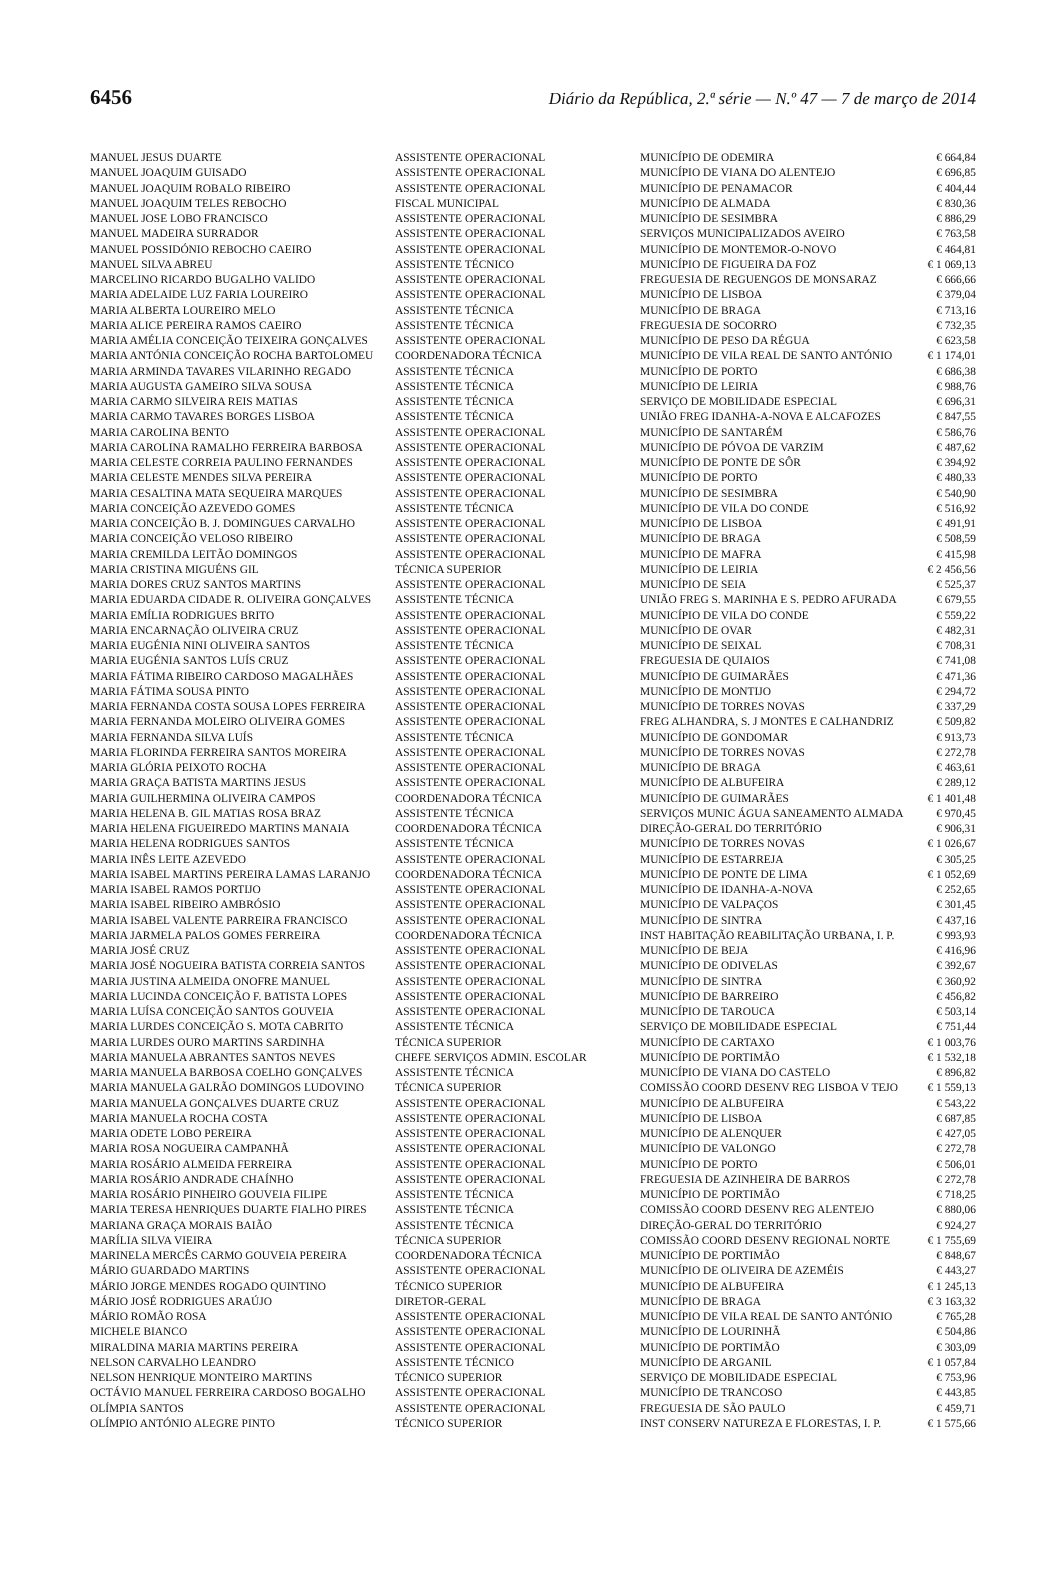6456 Diário da República, 2.ª série — N.º 47 — 7 de março de 2014
| MANUEL JESUS DUARTE | ASSISTENTE OPERACIONAL | MUNICÍPIO DE ODEMIRA | € 664,84 |
| MANUEL JOAQUIM GUISADO | ASSISTENTE OPERACIONAL | MUNICÍPIO DE VIANA DO ALENTEJO | € 696,85 |
| MANUEL JOAQUIM ROBALO RIBEIRO | ASSISTENTE OPERACIONAL | MUNICÍPIO DE PENAMACOR | € 404,44 |
| MANUEL JOAQUIM TELES REBOCHO | FISCAL MUNICIPAL | MUNICÍPIO DE ALMADA | € 830,36 |
| MANUEL JOSE LOBO FRANCISCO | ASSISTENTE OPERACIONAL | MUNICÍPIO DE SESIMBRA | € 886,29 |
| MANUEL MADEIRA SURRADOR | ASSISTENTE OPERACIONAL | SERVIÇOS MUNICIPALIZADOS AVEIRO | € 763,58 |
| MANUEL POSSIDÓNIO REBOCHO CAEIRO | ASSISTENTE OPERACIONAL | MUNICÍPIO DE MONTEMOR-O-NOVO | € 464,81 |
| MANUEL SILVA ABREU | ASSISTENTE TÉCNICO | MUNICÍPIO DE FIGUEIRA DA FOZ | € 1 069,13 |
| MARCELINO RICARDO BUGALHO VALIDO | ASSISTENTE OPERACIONAL | FREGUESIA DE REGUENGOS DE MONSARAZ | € 666,66 |
| MARIA ADELAIDE LUZ FARIA LOUREIRO | ASSISTENTE OPERACIONAL | MUNICÍPIO DE LISBOA | € 379,04 |
| MARIA ALBERTA LOUREIRO MELO | ASSISTENTE TÉCNICA | MUNICÍPIO DE BRAGA | € 713,16 |
| MARIA ALICE PEREIRA RAMOS CAEIRO | ASSISTENTE TÉCNICA | FREGUESIA DE SOCORRO | € 732,35 |
| MARIA AMÉLIA CONCEIÇÃO TEIXEIRA GONÇALVES | ASSISTENTE OPERACIONAL | MUNICÍPIO DE PESO DA RÉGUA | € 623,58 |
| MARIA ANTÓNIA CONCEIÇÃO ROCHA BARTOLOMEU | COORDENADORA TÉCNICA | MUNICÍPIO DE VILA REAL DE SANTO ANTÓNIO | € 1 174,01 |
| MARIA ARMINDA TAVARES VILARINHO REGADO | ASSISTENTE TÉCNICA | MUNICÍPIO DE PORTO | € 686,38 |
| MARIA AUGUSTA GAMEIRO SILVA SOUSA | ASSISTENTE TÉCNICA | MUNICÍPIO DE LEIRIA | € 988,76 |
| MARIA CARMO SILVEIRA REIS MATIAS | ASSISTENTE TÉCNICA | SERVIÇO DE MOBILIDADE ESPECIAL | € 696,31 |
| MARIA CARMO TAVARES BORGES LISBOA | ASSISTENTE TÉCNICA | UNIÃO FREG IDANHA-A-NOVA E ALCAFOZES | € 847,55 |
| MARIA CAROLINA BENTO | ASSISTENTE OPERACIONAL | MUNICÍPIO DE SANTARÉM | € 586,76 |
| MARIA CAROLINA RAMALHO FERREIRA BARBOSA | ASSISTENTE OPERACIONAL | MUNICÍPIO DE PÓVOA DE VARZIM | € 487,62 |
| MARIA CELESTE CORREIA PAULINO FERNANDES | ASSISTENTE OPERACIONAL | MUNICÍPIO DE PONTE DE SÔR | € 394,92 |
| MARIA CELESTE MENDES SILVA PEREIRA | ASSISTENTE OPERACIONAL | MUNICÍPIO DE PORTO | € 480,33 |
| MARIA CESALTINA MATA SEQUEIRA MARQUES | ASSISTENTE OPERACIONAL | MUNICÍPIO DE SESIMBRA | € 540,90 |
| MARIA CONCEIÇÃO AZEVEDO GOMES | ASSISTENTE TÉCNICA | MUNICÍPIO DE VILA DO CONDE | € 516,92 |
| MARIA CONCEIÇÃO B. J. DOMINGUES CARVALHO | ASSISTENTE OPERACIONAL | MUNICÍPIO DE LISBOA | € 491,91 |
| MARIA CONCEIÇÃO VELOSO RIBEIRO | ASSISTENTE OPERACIONAL | MUNICÍPIO DE BRAGA | € 508,59 |
| MARIA CREMILDA LEITÃO DOMINGOS | ASSISTENTE OPERACIONAL | MUNICÍPIO DE MAFRA | € 415,98 |
| MARIA CRISTINA MIGUÉNS GIL | TÉCNICA SUPERIOR | MUNICÍPIO DE LEIRIA | € 2 456,56 |
| MARIA DORES CRUZ SANTOS MARTINS | ASSISTENTE OPERACIONAL | MUNICÍPIO DE SEIA | € 525,37 |
| MARIA EDUARDA CIDADE R. OLIVEIRA GONÇALVES | ASSISTENTE TÉCNICA | UNIÃO FREG S. MARINHA E S. PEDRO AFURADA | € 679,55 |
| MARIA EMÍLIA RODRIGUES BRITO | ASSISTENTE OPERACIONAL | MUNICÍPIO DE VILA DO CONDE | € 559,22 |
| MARIA ENCARNAÇÃO OLIVEIRA CRUZ | ASSISTENTE OPERACIONAL | MUNICÍPIO DE OVAR | € 482,31 |
| MARIA EUGÉNIA NINI OLIVEIRA SANTOS | ASSISTENTE TÉCNICA | MUNICÍPIO DE SEIXAL | € 708,31 |
| MARIA EUGÉNIA SANTOS LUÍS CRUZ | ASSISTENTE OPERACIONAL | FREGUESIA DE QUIAIOS | € 741,08 |
| MARIA FÁTIMA RIBEIRO CARDOSO MAGALHÃES | ASSISTENTE OPERACIONAL | MUNICÍPIO DE GUIMARÃES | € 471,36 |
| MARIA FÁTIMA SOUSA PINTO | ASSISTENTE OPERACIONAL | MUNICÍPIO DE MONTIJO | € 294,72 |
| MARIA FERNANDA COSTA SOUSA LOPES FERREIRA | ASSISTENTE OPERACIONAL | MUNICÍPIO DE TORRES NOVAS | € 337,29 |
| MARIA FERNANDA MOLEIRO OLIVEIRA GOMES | ASSISTENTE OPERACIONAL | FREG ALHANDRA, S. J MONTES E CALHANDRIZ | € 509,82 |
| MARIA FERNANDA SILVA LUÍS | ASSISTENTE TÉCNICA | MUNICÍPIO DE GONDOMAR | € 913,73 |
| MARIA FLORINDA FERREIRA SANTOS MOREIRA | ASSISTENTE OPERACIONAL | MUNICÍPIO DE TORRES NOVAS | € 272,78 |
| MARIA GLÓRIA PEIXOTO ROCHA | ASSISTENTE OPERACIONAL | MUNICÍPIO DE BRAGA | € 463,61 |
| MARIA GRAÇA BATISTA MARTINS JESUS | ASSISTENTE OPERACIONAL | MUNICÍPIO DE ALBUFEIRA | € 289,12 |
| MARIA GUILHERMINA OLIVEIRA CAMPOS | COORDENADORA TÉCNICA | MUNICÍPIO DE GUIMARÃES | € 1 401,48 |
| MARIA HELENA B. GIL MATIAS ROSA BRAZ | ASSISTENTE TÉCNICA | SERVIÇOS MUNIC ÁGUA SANEAMENTO ALMADA | € 970,45 |
| MARIA HELENA FIGUEIREDO MARTINS MANAIA | COORDENADORA TÉCNICA | DIREÇÃO-GERAL DO TERRITÓRIO | € 906,31 |
| MARIA HELENA RODRIGUES SANTOS | ASSISTENTE TÉCNICA | MUNICÍPIO DE TORRES NOVAS | € 1 026,67 |
| MARIA INÊS LEITE AZEVEDO | ASSISTENTE OPERACIONAL | MUNICÍPIO DE ESTARREJA | € 305,25 |
| MARIA ISABEL MARTINS PEREIRA LAMAS LARANJO | COORDENADORA TÉCNICA | MUNICÍPIO DE PONTE DE LIMA | € 1 052,69 |
| MARIA ISABEL RAMOS PORTIJO | ASSISTENTE OPERACIONAL | MUNICÍPIO DE IDANHA-A-NOVA | € 252,65 |
| MARIA ISABEL RIBEIRO AMBRÓSIO | ASSISTENTE OPERACIONAL | MUNICÍPIO DE VALPAÇOS | € 301,45 |
| MARIA ISABEL VALENTE PARREIRA FRANCISCO | ASSISTENTE OPERACIONAL | MUNICÍPIO DE SINTRA | € 437,16 |
| MARIA JARMELA PALOS GOMES FERREIRA | COORDENADORA TÉCNICA | INST HABITAÇÃO REABILITAÇÃO URBANA, I. P. | € 993,93 |
| MARIA JOSÉ CRUZ | ASSISTENTE OPERACIONAL | MUNICÍPIO DE BEJA | € 416,96 |
| MARIA JOSÉ NOGUEIRA BATISTA CORREIA SANTOS | ASSISTENTE OPERACIONAL | MUNICÍPIO DE ODIVELAS | € 392,67 |
| MARIA JUSTINA ALMEIDA ONOFRE MANUEL | ASSISTENTE OPERACIONAL | MUNICÍPIO DE SINTRA | € 360,92 |
| MARIA LUCINDA CONCEIÇÃO F. BATISTA LOPES | ASSISTENTE OPERACIONAL | MUNICÍPIO DE BARREIRO | € 456,82 |
| MARIA LUÍSA CONCEIÇÃO SANTOS GOUVEIA | ASSISTENTE OPERACIONAL | MUNICÍPIO DE TAROUCA | € 503,14 |
| MARIA LURDES CONCEIÇÃO S. MOTA CABRITO | ASSISTENTE TÉCNICA | SERVIÇO DE MOBILIDADE ESPECIAL | € 751,44 |
| MARIA LURDES OURO MARTINS SARDINHA | TÉCNICA SUPERIOR | MUNICÍPIO DE CARTAXO | € 1 003,76 |
| MARIA MANUELA ABRANTES SANTOS NEVES | CHEFE SERVIÇOS ADMIN. ESCOLAR | MUNICÍPIO DE PORTIMÃO | € 1 532,18 |
| MARIA MANUELA BARBOSA COELHO GONÇALVES | ASSISTENTE TÉCNICA | MUNICÍPIO DE VIANA DO CASTELO | € 896,82 |
| MARIA MANUELA GALRÃO DOMINGOS LUDOVINO | TÉCNICA SUPERIOR | COMISSÃO COORD DESENV REG LISBOA V TEJO | € 1 559,13 |
| MARIA MANUELA GONÇALVES DUARTE CRUZ | ASSISTENTE OPERACIONAL | MUNICÍPIO DE ALBUFEIRA | € 543,22 |
| MARIA MANUELA ROCHA COSTA | ASSISTENTE OPERACIONAL | MUNICÍPIO DE LISBOA | € 687,85 |
| MARIA ODETE LOBO PEREIRA | ASSISTENTE OPERACIONAL | MUNICÍPIO DE ALENQUER | € 427,05 |
| MARIA ROSA NOGUEIRA CAMPANHÃ | ASSISTENTE OPERACIONAL | MUNICÍPIO DE VALONGO | € 272,78 |
| MARIA ROSÁRIO ALMEIDA FERREIRA | ASSISTENTE OPERACIONAL | MUNICÍPIO DE PORTO | € 506,01 |
| MARIA ROSÁRIO ANDRADE CHAÍNHO | ASSISTENTE OPERACIONAL | FREGUESIA DE AZINHEIRA DE BARROS | € 272,78 |
| MARIA ROSÁRIO PINHEIRO GOUVEIA FILIPE | ASSISTENTE TÉCNICA | MUNICÍPIO DE PORTIMÃO | € 718,25 |
| MARIA TERESA HENRIQUES DUARTE FIALHO PIRES | ASSISTENTE TÉCNICA | COMISSÃO COORD DESENV REG ALENTEJO | € 880,06 |
| MARIANA GRAÇA MORAIS BAIÃO | ASSISTENTE TÉCNICA | DIREÇÃO-GERAL DO TERRITÓRIO | € 924,27 |
| MARÍLIA SILVA VIEIRA | TÉCNICA SUPERIOR | COMISSÃO COORD DESENV REGIONAL NORTE | € 1 755,69 |
| MARINELA MERCÊS CARMO GOUVEIA PEREIRA | COORDENADORA TÉCNICA | MUNICÍPIO DE PORTIMÃO | € 848,67 |
| MÁRIO GUARDADO MARTINS | ASSISTENTE OPERACIONAL | MUNICÍPIO DE OLIVEIRA DE AZEMÉIS | € 443,27 |
| MÁRIO JORGE MENDES ROGADO QUINTINO | TÉCNICO SUPERIOR | MUNICÍPIO DE ALBUFEIRA | € 1 245,13 |
| MÁRIO JOSÉ RODRIGUES ARAÚJO | DIRETOR-GERAL | MUNICÍPIO DE BRAGA | € 3 163,32 |
| MÁRIO ROMÃO ROSA | ASSISTENTE OPERACIONAL | MUNICÍPIO DE VILA REAL DE SANTO ANTÓNIO | € 765,28 |
| MICHELE BIANCO | ASSISTENTE OPERACIONAL | MUNICÍPIO DE LOURINHÃ | € 504,86 |
| MIRALDINA MARIA MARTINS PEREIRA | ASSISTENTE OPERACIONAL | MUNICÍPIO DE PORTIMÃO | € 303,09 |
| NELSON CARVALHO LEANDRO | ASSISTENTE TÉCNICO | MUNICÍPIO DE ARGANIL | € 1 057,84 |
| NELSON HENRIQUE MONTEIRO MARTINS | TÉCNICO SUPERIOR | SERVIÇO DE MOBILIDADE ESPECIAL | € 753,96 |
| OCTÁVIO MANUEL FERREIRA CARDOSO BOGALHO | ASSISTENTE OPERACIONAL | MUNICÍPIO DE TRANCOSO | € 443,85 |
| OLÍMPIA SANTOS | ASSISTENTE OPERACIONAL | FREGUESIA DE SÃO PAULO | € 459,71 |
| OLÍMPIO ANTÓNIO ALEGRE PINTO | TÉCNICO SUPERIOR | INST CONSERV NATUREZA E FLORESTAS, I. P. | € 1 575,66 |